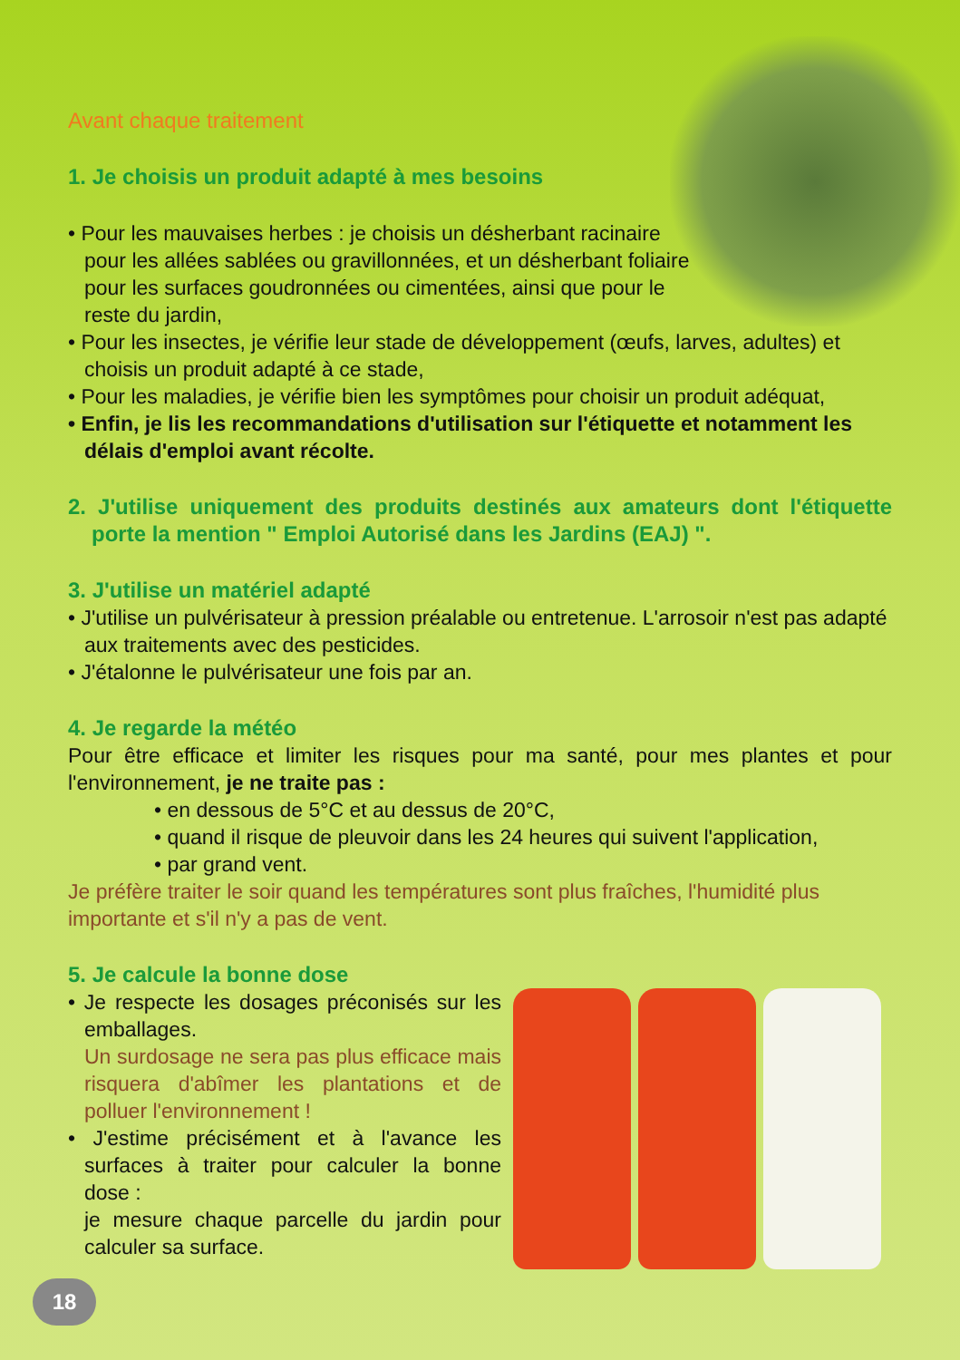Avant chaque traitement
1. Je choisis un produit adapté à mes besoins
• Pour les mauvaises herbes : je choisis un désherbant racinaire pour les allées sablées ou gravillonnées, et un désherbant foliaire pour les surfaces goudronnées ou cimentées, ainsi que pour le reste du jardin,
• Pour les insectes, je vérifie leur stade de développement (œufs, larves, adultes) et choisis un produit adapté à ce stade,
• Pour les maladies, je vérifie bien les symptômes pour choisir un produit adéquat,
• Enfin, je lis les recommandations d'utilisation sur l'étiquette et notamment les délais d'emploi avant récolte.
2. J'utilise uniquement des produits destinés aux amateurs dont l'étiquette porte la mention " Emploi Autorisé dans les Jardins (EAJ) ".
3. J'utilise un matériel adapté
• J'utilise un pulvérisateur à pression préalable ou entretenue. L'arrosoir n'est pas adapté aux traitements avec des pesticides.
• J'étalonne le pulvérisateur une fois par an.
4. Je regarde la météo
Pour être efficace et limiter les risques pour ma santé, pour mes plantes et pour l'environnement, je ne traite pas :
• en dessous de 5°C et au dessus de 20°C,
• quand il risque de pleuvoir dans les 24 heures qui suivent l'application,
• par grand vent.
Je préfère traiter le soir quand les températures sont plus fraîches, l'humidité plus importante et s'il n'y a pas de vent.
5. Je calcule la bonne dose
• Je respecte les dosages préconisés sur les emballages.
Un surdosage ne sera pas plus efficace mais risquera d'abîmer les plantations et de polluer l'environnement !
• J'estime précisément et à l'avance les surfaces à traiter pour calculer la bonne dose :
je mesure chaque parcelle du jardin pour calculer sa surface.
18